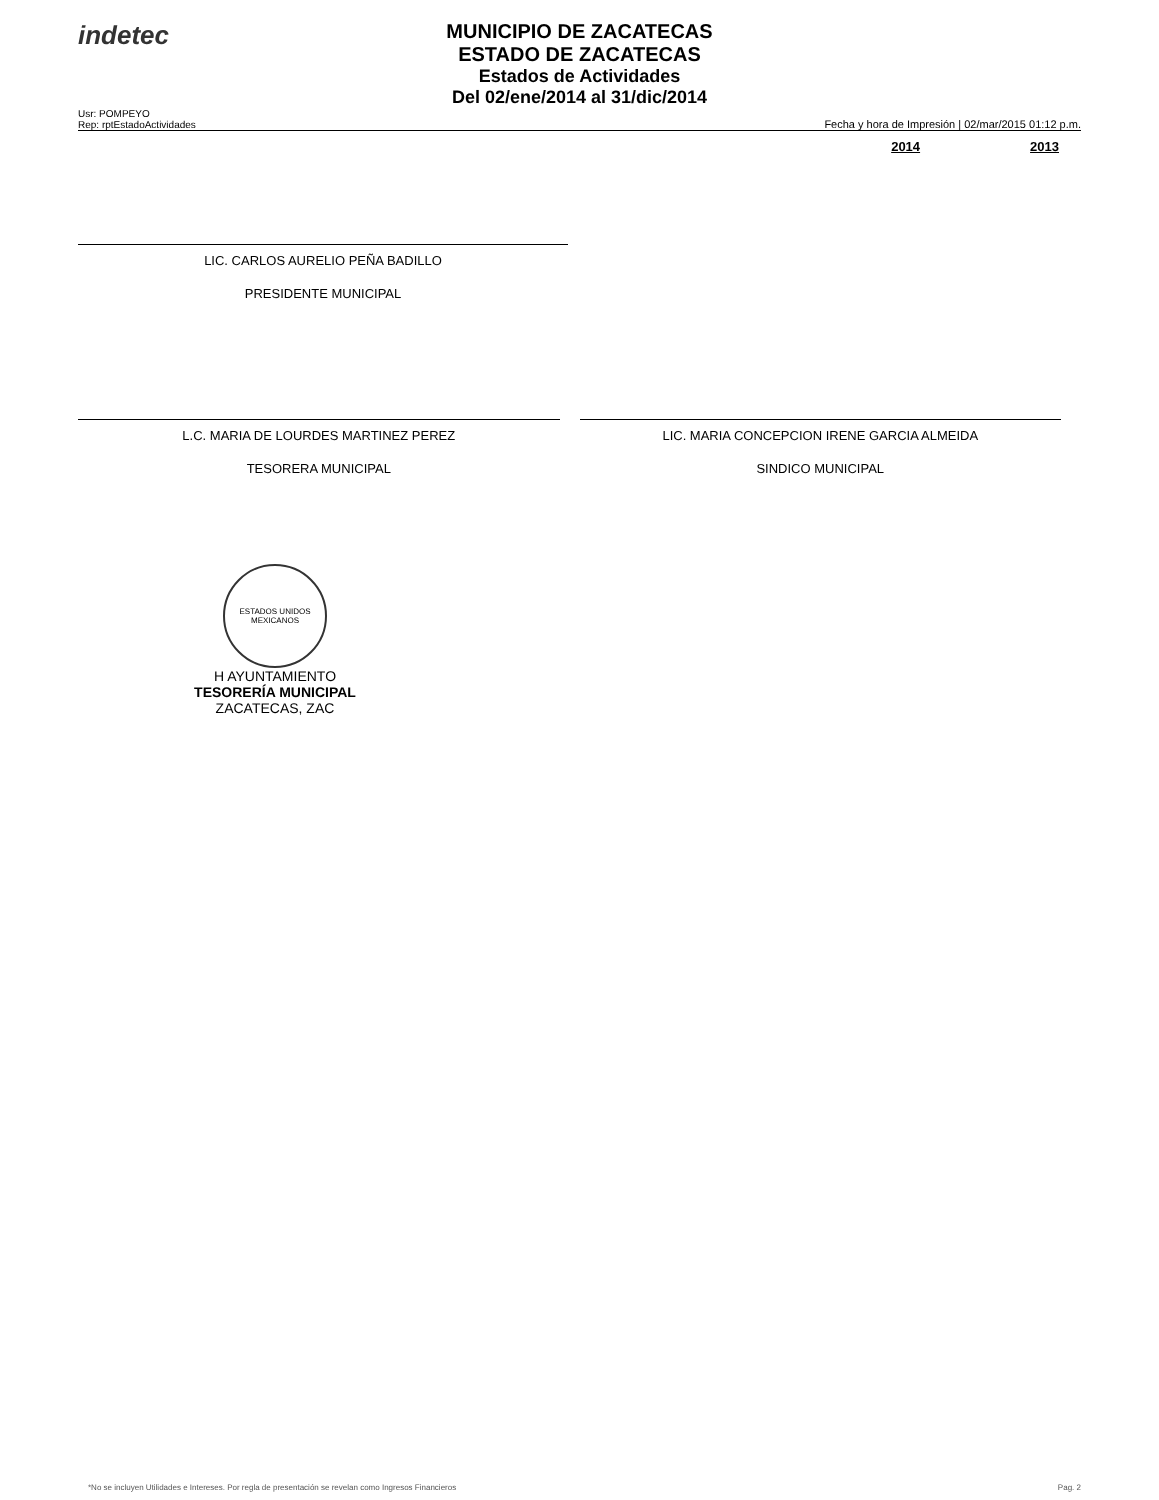indetec
MUNICIPIO DE ZACATECAS
ESTADO DE ZACATECAS
Estados de Actividades
Del 02/ene/2014 al 31/dic/2014
Usr: POMPEYO
Rep: rptEstadoActividades
Fecha y hora de Impresión | 02/mar/2015 01:12 p.m.
2014 2013
LIC. CARLOS AURELIO PEÑA BADILLO
PRESIDENTE MUNICIPAL
L.C. MARIA DE LOURDES MARTINEZ PEREZ
TESORERA MUNICIPAL
LIC. MARIA CONCEPCION IRENE GARCIA ALMEIDA
SINDICO MUNICIPAL
ESTADOS UNIDOS MEXICANOS
H AYUNTAMIENTO
TESORERÍA MUNICIPAL
ZACATECAS, ZAC
*No se incluyen Utilidades e Intereses. Por regla de presentación se revelan como Ingresos Financieros Pag. 2